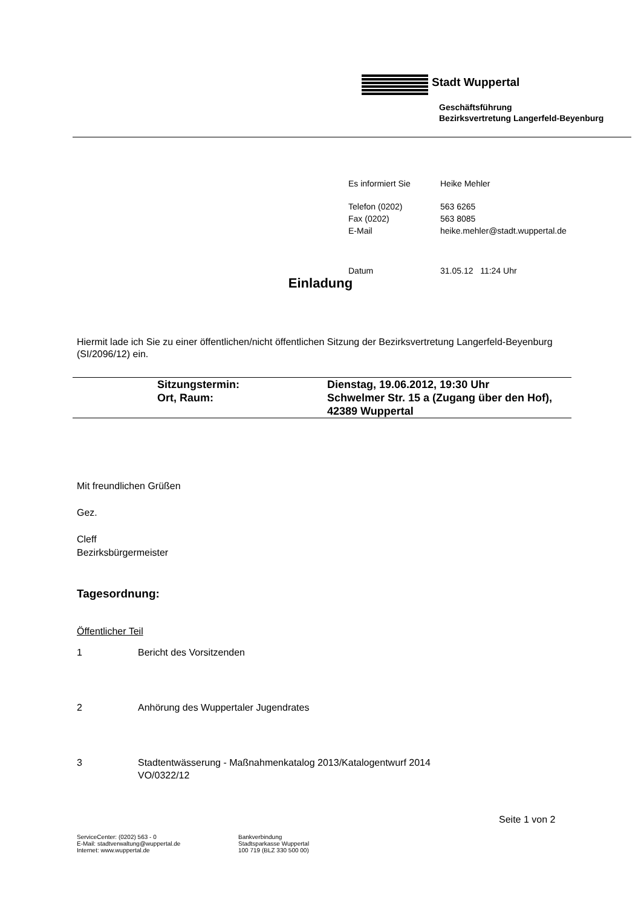Stadt Wuppertal
Geschäftsführung
Bezirksvertretung Langerfeld-Beyenburg
| Es informiert Sie | Heike Mehler |
| Telefon (0202) | 563 6265 |
| Fax (0202) | 563 8085 |
| E-Mail | heike.mehler@stadt.wuppertal.de |
| Datum | 31.05.12 11:24 Uhr |
Einladung
Hiermit lade ich Sie zu einer öffentlichen/nicht öffentlichen Sitzung der Bezirksvertretung Langerfeld-Beyenburg (SI/2096/12) ein.
| | Sitzungstermin: | Dienstag, 19.06.2012, 19:30 Uhr |
| | Ort, Raum: | Schwelmer Str. 15 a (Zugang über den Hof), 42389 Wuppertal |
Mit freundlichen Grüßen
Gez.
Cleff
Bezirksbürgermeister
Tagesordnung:
Öffentlicher Teil
1 Bericht des Vorsitzenden
2 Anhörung des Wuppertaler Jugendrates
3 Stadtentwässerung - Maßnahmenkatalog 2013/Katalogentwurf 2014
VO/0322/12
Seite 1 von 2
ServiceCenter: (0202) 563 - 0
E-Mail: stadtverwaltung@wuppertal.de
Internet: www.wuppertal.de
Bankverbindung
Stadtsparkasse Wuppertal
100 719 (BLZ 330 500 00)